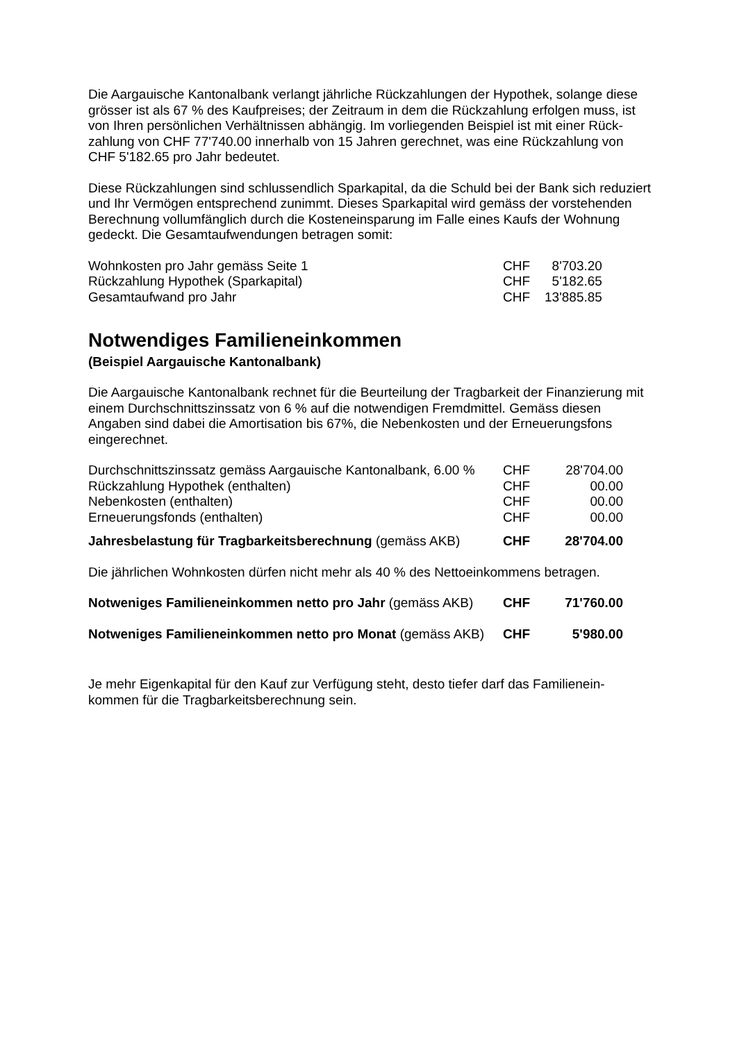Die Aargauische Kantonalbank verlangt jährliche Rückzahlungen der Hypothek, solange diese grösser ist als 67 % des Kaufpreises; der Zeitraum in dem die Rückzahlung erfolgen muss, ist von Ihren persönlichen Verhältnissen abhängig. Im vorliegenden Beispiel ist mit einer Rück-zahlung von CHF 77'740.00 innerhalb von 15 Jahren gerechnet, was eine Rückzahlung von CHF 5'182.65 pro Jahr bedeutet.
Diese Rückzahlungen sind schlussendlich Sparkapital, da die Schuld bei der Bank sich reduziert und Ihr Vermögen entsprechend zunimmt. Dieses Sparkapital wird gemäss der vorstehenden Berechnung vollumfänglich durch die Kosteneinsparung im Falle eines Kaufs der Wohnung gedeckt. Die Gesamtaufwendungen betragen somit:
| Wohnkosten pro Jahr gemäss Seite 1 | CHF | 8'703.20 |
| Rückzahlung Hypothek (Sparkapital) | CHF | 5'182.65 |
| Gesamtaufwand pro Jahr | CHF | 13'885.85 |
Notwendiges Familieneinkommen
(Beispiel Aargauische Kantonalbank)
Die Aargauische Kantonalbank rechnet für die Beurteilung der Tragbarkeit der Finanzierung mit einem Durchschnittszinssatz von 6 % auf die notwendigen Fremdmittel. Gemäss diesen Angaben sind dabei die Amortisation bis 67%, die Nebenkosten und der Erneuerungsfons eingerechnet.
| Durchschnittszinssatz gemäss Aargauische Kantonalbank, 6.00 % | CHF | 28'704.00 |
| Rückzahlung Hypothek (enthalten) | CHF | 00.00 |
| Nebenkosten (enthalten) | CHF | 00.00 |
| Erneuerungsfonds (enthalten) | CHF | 00.00 |
| Jahresbelastung für Tragbarkeitsberechnung (gemäss AKB) | CHF | 28'704.00 |
Die jährlichen Wohnkosten dürfen nicht mehr als 40 % des Nettoeinkommens betragen.
| Notweniges Familieneinkommen netto pro Jahr (gemäss AKB) | CHF | 71'760.00 |
| Notweniges Familieneinkommen netto pro Monat (gemäss AKB) | CHF | 5'980.00 |
Je mehr Eigenkapital für den Kauf zur Verfügung steht, desto tiefer darf das Familienein-kommen für die Tragbarkeitsberechnung sein.